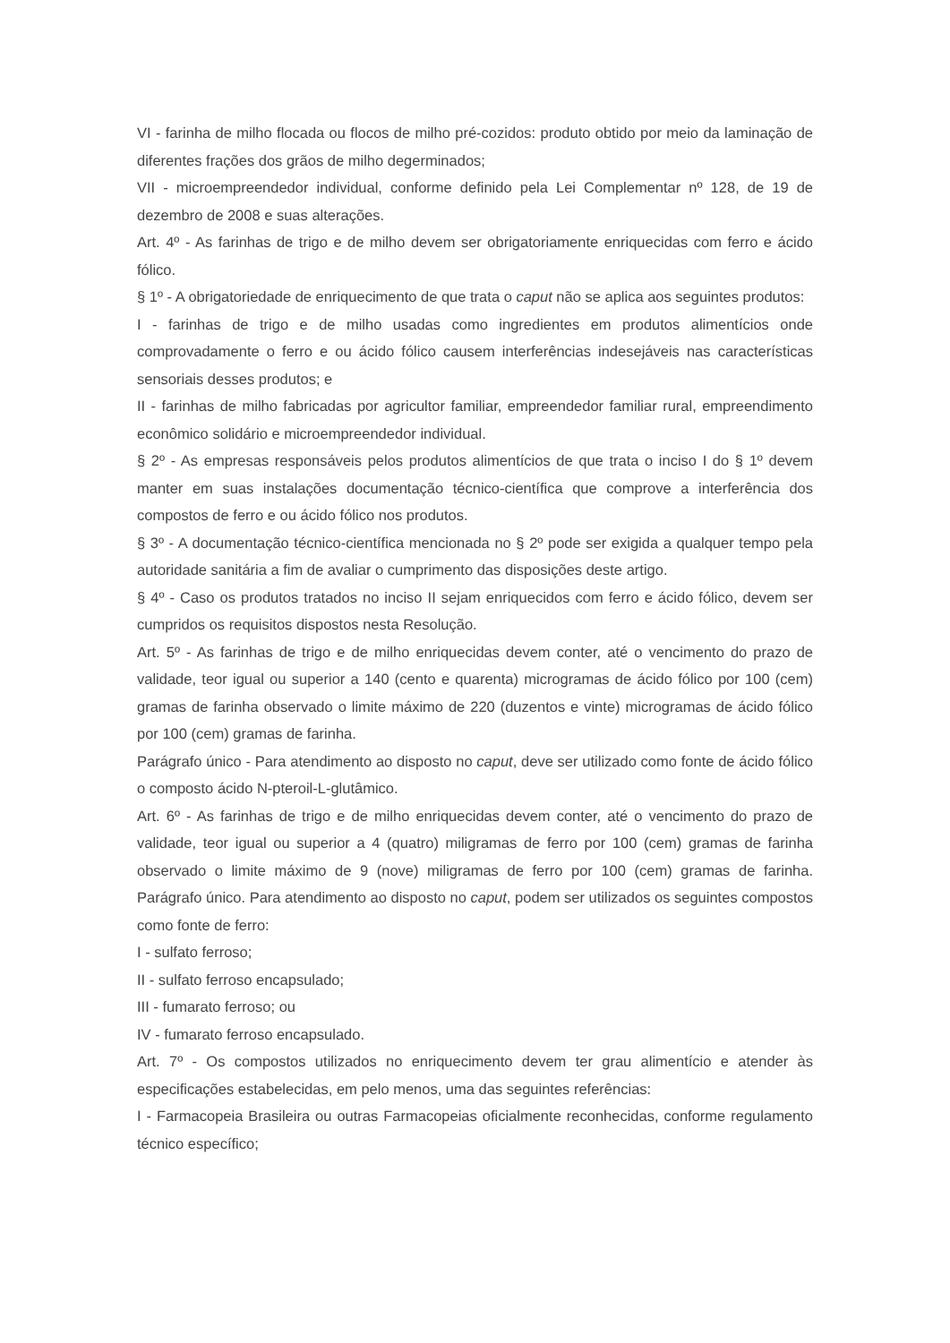VI - farinha de milho flocada ou flocos de milho pré-cozidos: produto obtido por meio da laminação de diferentes frações dos grãos de milho degerminados;
VII - microempreendedor individual, conforme definido pela Lei Complementar nº 128, de 19 de dezembro de 2008 e suas alterações.
Art. 4º - As farinhas de trigo e de milho devem ser obrigatoriamente enriquecidas com ferro e ácido fólico.
§ 1º - A obrigatoriedade de enriquecimento de que trata o caput não se aplica aos seguintes produtos:
I - farinhas de trigo e de milho usadas como ingredientes em produtos alimentícios onde comprovadamente o ferro e ou ácido fólico causem interferências indesejáveis nas características sensoriais desses produtos; e
II - farinhas de milho fabricadas por agricultor familiar, empreendedor familiar rural, empreendimento econômico solidário e microempreendedor individual.
§ 2º - As empresas responsáveis pelos produtos alimentícios de que trata o inciso I do § 1º devem manter em suas instalações documentação técnico-científica que comprove a interferência dos compostos de ferro e ou ácido fólico nos produtos.
§ 3º - A documentação técnico-científica mencionada no § 2º pode ser exigida a qualquer tempo pela autoridade sanitária a fim de avaliar o cumprimento das disposições deste artigo.
§ 4º - Caso os produtos tratados no inciso II sejam enriquecidos com ferro e ácido fólico, devem ser cumpridos os requisitos dispostos nesta Resolução.
Art. 5º - As farinhas de trigo e de milho enriquecidas devem conter, até o vencimento do prazo de validade, teor igual ou superior a 140 (cento e quarenta) microgramas de ácido fólico por 100 (cem) gramas de farinha observado o limite máximo de 220 (duzentos e vinte) microgramas de ácido fólico por 100 (cem) gramas de farinha.
Parágrafo único - Para atendimento ao disposto no caput, deve ser utilizado como fonte de ácido fólico o composto ácido N-pteroil-L-glutâmico.
Art. 6º - As farinhas de trigo e de milho enriquecidas devem conter, até o vencimento do prazo de validade, teor igual ou superior a 4 (quatro) miligramas de ferro por 100 (cem) gramas de farinha observado o limite máximo de 9 (nove) miligramas de ferro por 100 (cem) gramas de farinha. Parágrafo único. Para atendimento ao disposto no caput, podem ser utilizados os seguintes compostos como fonte de ferro:
I - sulfato ferroso;
II - sulfato ferroso encapsulado;
III - fumarato ferroso; ou
IV - fumarato ferroso encapsulado.
Art. 7º - Os compostos utilizados no enriquecimento devem ter grau alimentício e atender às especificações estabelecidas, em pelo menos, uma das seguintes referências:
I - Farmacopeia Brasileira ou outras Farmacopeias oficialmente reconhecidas, conforme regulamento técnico específico;